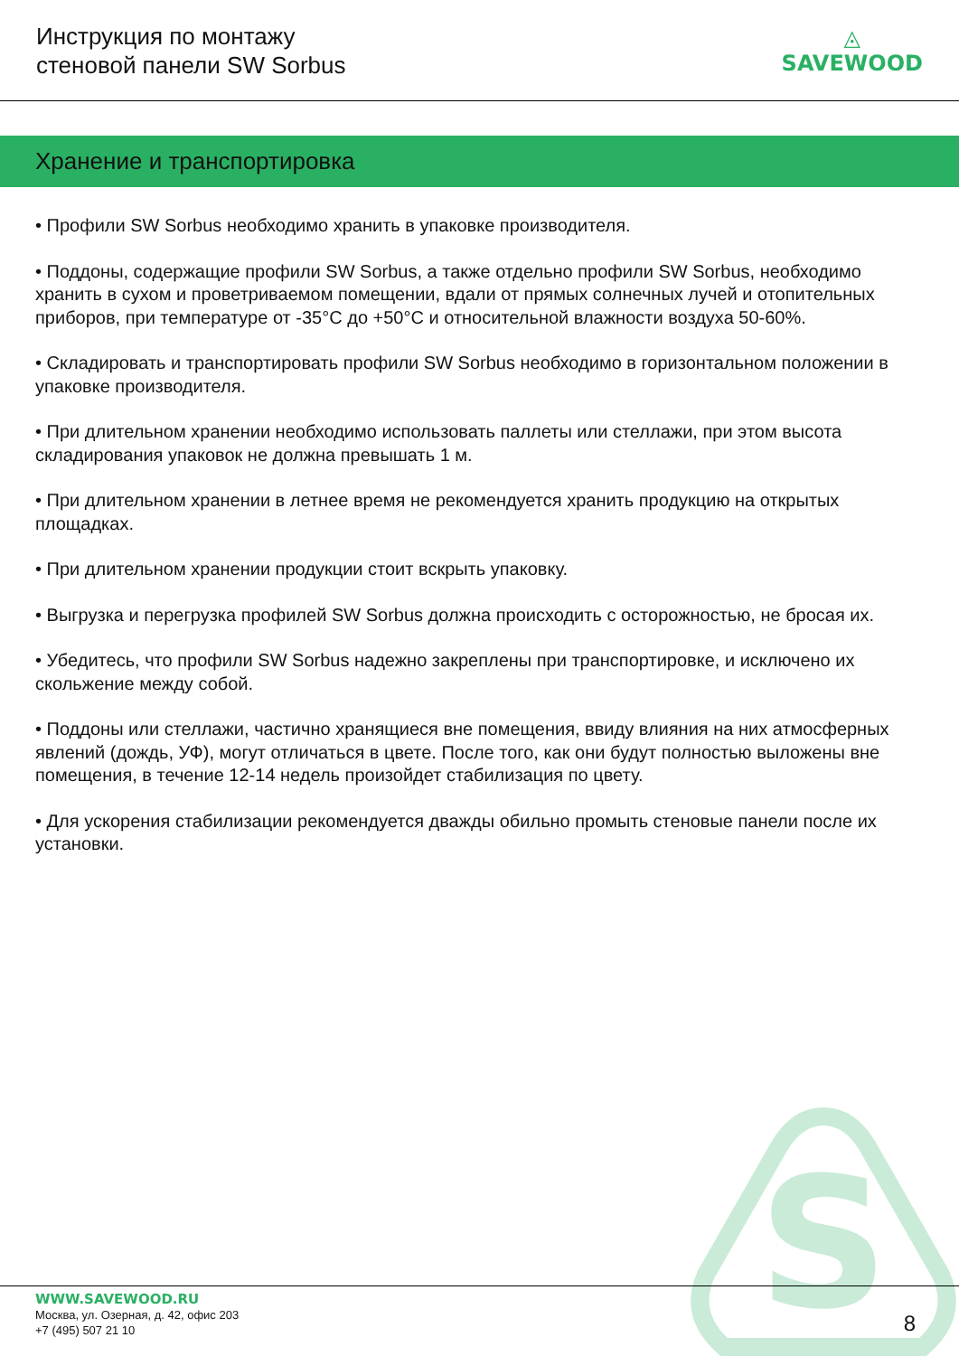S
Инструкция по монтажу
стеновой панели SW Sorbus
◬
SAVEWOOD
Хранение и транспортировка
• Профили SW Sorbus необходимо хранить в упаковке производителя.
• Поддоны, содержащие профили SW Sorbus, а также отдельно профили SW Sorbus, необходимо хранить в сухом и проветриваемом помещении, вдали от прямых солнечных лучей и отопительных приборов, при температуре от -35°С до +50°С и относительной влажности воздуха 50-60%.
• Складировать и транспортировать профили SW Sorbus необходимо в горизонтальном положении в упаковке производителя.
• При длительном хранении необходимо использовать паллеты или стеллажи, при этом высота складирования упаковок не должна превышать 1 м.
• При длительном хранении в летнее время не рекомендуется хранить продукцию на открытых площадках.
• При длительном хранении продукции стоит вскрыть упаковку.
• Выгрузка и перегрузка профилей SW Sorbus должна происходить с осторожностью, не бросая их.
• Убедитесь, что профили SW Sorbus надежно закреплены при транспортировке, и исключено их скольжение между собой.
• Поддоны или стеллажи, частично хранящиеся вне помещения, ввиду влияния на них атмосферных явлений (дождь, УФ), могут отличаться в цвете. После того, как они будут полностью выложены вне помещения, в течение 12-14 недель произойдет стабилизация по цвету.
• Для ускорения стабилизации рекомендуется дважды обильно промыть стеновые панели после их установки.
WWW.SAVEWOOD.RU
Москва, ул. Озерная, д. 42, офис 203
+7 (495) 507 21 10
8